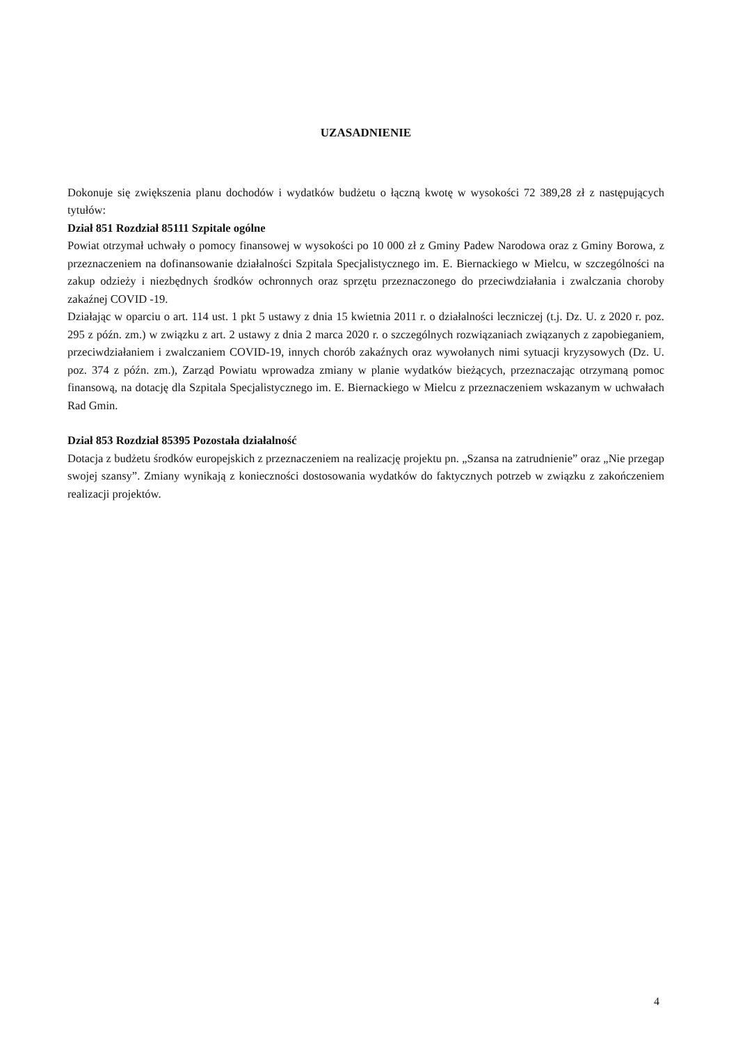UZASADNIENIE
Dokonuje się zwiększenia planu dochodów i wydatków budżetu o łączną kwotę w wysokości 72 389,28 zł z następujących tytułów:
Dział 851 Rozdział 85111 Szpitale ogólne
Powiat otrzymał uchwały o pomocy finansowej w wysokości po 10 000 zł z Gminy Padew Narodowa oraz z Gminy Borowa, z przeznaczeniem na dofinansowanie działalności Szpitala Specjalistycznego im. E. Biernackiego w Mielcu, w szczególności na zakup odzieży i niezbędnych środków ochronnych oraz sprzętu przeznaczonego do przeciwdziałania i zwalczania choroby zakaźnej COVID -19.
Działając w oparciu o art. 114 ust. 1 pkt 5 ustawy z dnia 15 kwietnia 2011 r. o działalności leczniczej (t.j. Dz. U. z 2020 r. poz. 295 z późn. zm.) w związku z art. 2 ustawy z dnia 2 marca 2020 r. o szczególnych rozwiązaniach związanych z zapobieganiem, przeciwdziałaniem i zwalczaniem COVID-19, innych chorób zakaźnych oraz wywołanych nimi sytuacji kryzysowych (Dz. U. poz. 374 z późn. zm.), Zarząd Powiatu wprowadza zmiany w planie wydatków bieżących, przeznaczając otrzymaną pomoc finansową, na dotację dla Szpitala Specjalistycznego im. E. Biernackiego w Mielcu z przeznaczeniem wskazanym w uchwałach Rad Gmin.
Dział 853 Rozdział 85395 Pozostała działalność
Dotacja z budżetu środków europejskich z przeznaczeniem na realizację projektu pn. „Szansa na zatrudnienie” oraz „Nie przegap swojej szansy”. Zmiany wynikają z konieczności dostosowania wydatków do faktycznych potrzeb w związku z zakończeniem realizacji projektów.
4